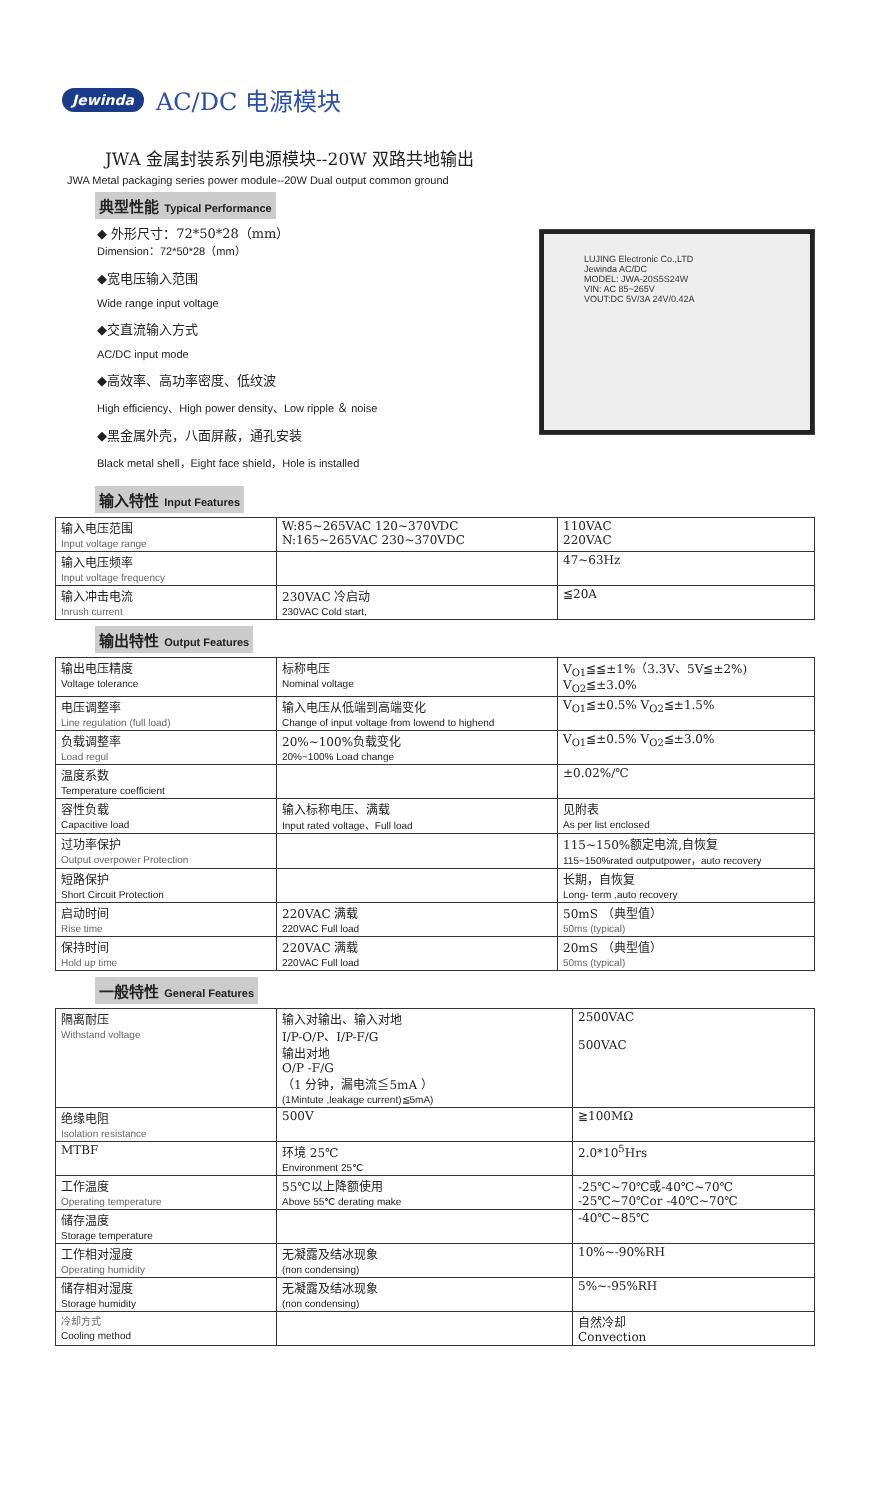Jewinda AC/DC 电源模块
JWA 金属封装系列电源模块--20W 双路共地输出
JWA Metal packaging series power module--20W Dual output common ground
典型性能 Typical Performance
◆ 外形尺寸：72*50*28（mm）
Dimension：72*50*28（mm）
◆宽电压输入范围
Wide range input voltage
◆交直流输入方式
AC/DC input mode
◆高效率、高功率密度、低纹波
High efficiency、High power density、Low ripple ＆ noise
◆黑金属外壳，八面屏蔽，通孔安装
Black metal shell，Eight face shield，Hole is installed
LUJING Electronic Co.,LTD
Jewinda AC/DC
MODEL: JWA-20S5S24W
VIN: AC 85~265V
VOUT:DC 5V/3A 24V/0.42A
输入特性 Input Features
| 输入电压范围 Input voltage range | W:85~265VAC 120~370VDC N:165~265VAC 230~370VDC | 110VAC 220VAC |
| 输入电压频率 Input voltage frequency | | 47~63Hz |
| 输入冲击电流 Inrush current | 230VAC 冷启动 230VAC Cold start, | ≦20A |
输出特性 Output Features
| 输出电压精度 Voltage tolerance | 标称电压 Nominal voltage | V<sub>O1</sub>≦≦±1%（3.3V、5V≦±2%) V<sub>O2</sub>≦±3.0% |
| 电压调整率 Line regulation (full load) | 输入电压从低端到高端变化 Change of input voltage from lowend to highend | V<sub>O1</sub>≦±0.5% V<sub>O2</sub>≦±1.5% |
| 负载调整率 Load regul | 20%~100%负载变化 20%~100% Load change | V<sub>O1</sub>≦±0.5% V<sub>O2</sub>≦±3.0% |
| 温度系数 Temperature coefficient | | ±0.02%/℃ |
| 容性负载 Capacitive load | 输入标称电压、满载 Input rated voltage、Full load | 见附表 As per list enclosed |
| 过功率保护 Output overpower Protection | | 115~150%额定电流,自恢复 115~150%rated outputpower，auto recovery |
| 短路保护 Short Circuit Protection | | 长期，自恢复 Long- term ,auto recovery |
| 启动时间 Rise time | 220VAC 满载 220VAC Full load | 50mS （典型值） 50ms (typical) |
| 保持时间 Hold up time | 220VAC 满载 220VAC Full load | 20mS （典型值） 50ms (typical) |
一般特性 General Features
| 隔离耐压 Withstand voltage | 输入对输出、输入对地 I/P-O/P、I/P-F/G 输出对地 O/P -F/G （1 分钟，漏电流≦5mA ） (1Mintute ,leakage current)≦5mA) | 2500VAC 500VAC |
| 绝缘电阻 Isolation resistance | 500V | ≧100MΩ |
| MTBF | 环境 25℃ Environment 25℃ | 2.0*10<sup>5</sup>Hrs |
| 工作温度 Operating temperature | 55℃以上降额使用 Above 55℃ derating make | -25℃~70℃或-40℃~70℃ -25℃~70℃or -40℃~70℃ |
| 储存温度 Storage temperature | | -40℃~85℃ |
| 工作相对湿度 Operating humidity | 无凝露及结冰现象 (non condensing) | 10%~-90%RH |
| 储存相对湿度 Storage humidity | 无凝露及结冰现象 (non condensing) | 5%~-95%RH |
| 冷却方式 Cooling method | | 自然冷却 Convection |